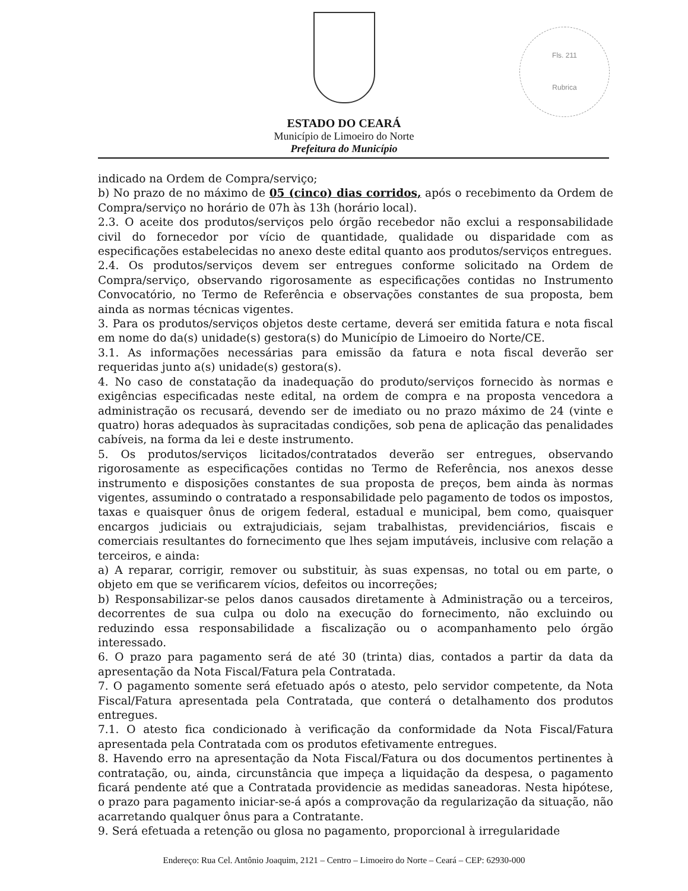Fls. 211
Rubrica
ESTADO DO CEARÁ
Município de Limoeiro do Norte
Prefeitura do Município
indicado na Ordem de Compra/serviço;
b) No prazo de no máximo de 05 (cinco) dias corridos, após o recebimento da Ordem de Compra/serviço no horário de 07h às 13h (horário local).
2.3. O aceite dos produtos/serviços pelo órgão recebedor não exclui a responsabilidade civil do fornecedor por vício de quantidade, qualidade ou disparidade com as especificações estabelecidas no anexo deste edital quanto aos produtos/serviços entregues.
2.4. Os produtos/serviços devem ser entregues conforme solicitado na Ordem de Compra/serviço, observando rigorosamente as especificações contidas no Instrumento Convocatório, no Termo de Referência e observações constantes de sua proposta, bem ainda as normas técnicas vigentes.
3. Para os produtos/serviços objetos deste certame, deverá ser emitida fatura e nota fiscal em nome do da(s) unidade(s) gestora(s) do Município de Limoeiro do Norte/CE.
3.1. As informações necessárias para emissão da fatura e nota fiscal deverão ser requeridas junto a(s) unidade(s) gestora(s).
4. No caso de constatação da inadequação do produto/serviços fornecido às normas e exigências especificadas neste edital, na ordem de compra e na proposta vencedora a administração os recusará, devendo ser de imediato ou no prazo máximo de 24 (vinte e quatro) horas adequados às supracitadas condições, sob pena de aplicação das penalidades cabíveis, na forma da lei e deste instrumento.
5. Os produtos/serviços licitados/contratados deverão ser entregues, observando rigorosamente as especificações contidas no Termo de Referência, nos anexos desse instrumento e disposições constantes de sua proposta de preços, bem ainda às normas vigentes, assumindo o contratado a responsabilidade pelo pagamento de todos os impostos, taxas e quaisquer ônus de origem federal, estadual e municipal, bem como, quaisquer encargos judiciais ou extrajudiciais, sejam trabalhistas, previdenciários, fiscais e comerciais resultantes do fornecimento que lhes sejam imputáveis, inclusive com relação a terceiros, e ainda:
a) A reparar, corrigir, remover ou substituir, às suas expensas, no total ou em parte, o objeto em que se verificarem vícios, defeitos ou incorreções;
b) Responsabilizar-se pelos danos causados diretamente à Administração ou a terceiros, decorrentes de sua culpa ou dolo na execução do fornecimento, não excluindo ou reduzindo essa responsabilidade a fiscalização ou o acompanhamento pelo órgão interessado.
6. O prazo para pagamento será de até 30 (trinta) dias, contados a partir da data da apresentação da Nota Fiscal/Fatura pela Contratada.
7. O pagamento somente será efetuado após o atesto, pelo servidor competente, da Nota Fiscal/Fatura apresentada pela Contratada, que conterá o detalhamento dos produtos entregues.
7.1. O atesto fica condicionado à verificação da conformidade da Nota Fiscal/Fatura apresentada pela Contratada com os produtos efetivamente entregues.
8. Havendo erro na apresentação da Nota Fiscal/Fatura ou dos documentos pertinentes à contratação, ou, ainda, circunstância que impeça a liquidação da despesa, o pagamento ficará pendente até que a Contratada providencie as medidas saneadoras. Nesta hipótese, o prazo para pagamento iniciar-se-á após a comprovação da regularização da situação, não acarretando qualquer ônus para a Contratante.
9. Será efetuada a retenção ou glosa no pagamento, proporcional à irregularidade
Endereço: Rua Cel. Antônio Joaquim, 2121 – Centro – Limoeiro do Norte – Ceará – CEP: 62930-000